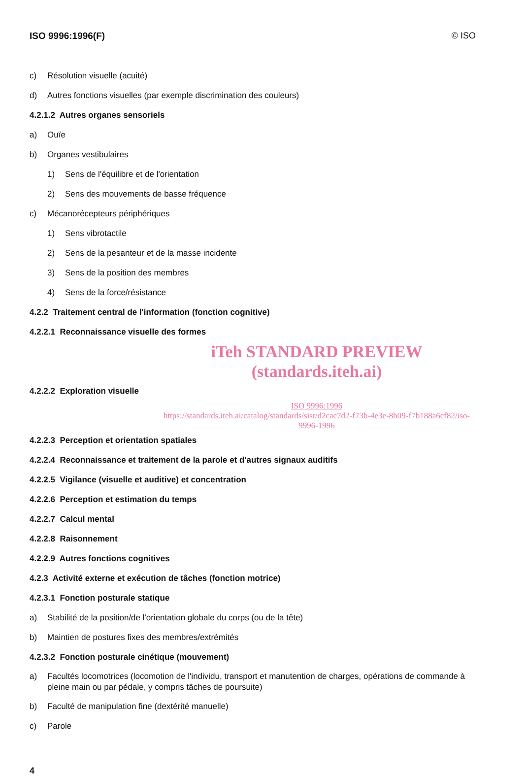ISO 9996:1996(F) © ISO
c) Résolution visuelle (acuité)
d) Autres fonctions visuelles (par exemple discrimination des couleurs)
4.2.1.2 Autres organes sensoriels
a) Ouïe
b) Organes vestibulaires
1) Sens de l'équilibre et de l'orientation
2) Sens des mouvements de basse fréquence
c) Mécanorécepteurs périphériques
1) Sens vibrotactile
2) Sens de la pesanteur et de la masse incidente
3) Sens de la position des membres
4) Sens de la force/résistance
4.2.2 Traitement central de l'information (fonction cognitive)
4.2.2.1 Reconnaissance visuelle des formes
iTeh STANDARD PREVIEW
(standards.iteh.ai)
4.2.2.2 Exploration visuelle
ISO 9996:1996
https://standards.iteh.ai/catalog/standards/sist/d2cac7d2-f73b-4e3e-8b09-f7b188a6cf82/iso-9996-1996
4.2.2.3 Perception et orientation spatiales
4.2.2.4 Reconnaissance et traitement de la parole et d'autres signaux auditifs
4.2.2.5 Vigilance (visuelle et auditive) et concentration
4.2.2.6 Perception et estimation du temps
4.2.2.7 Calcul mental
4.2.2.8 Raisonnement
4.2.2.9 Autres fonctions cognitives
4.2.3 Activité externe et exécution de tâches (fonction motrice)
4.2.3.1 Fonction posturale statique
a) Stabilité de la position/de l'orientation globale du corps (ou de la tête)
b) Maintien de postures fixes des membres/extrémités
4.2.3.2 Fonction posturale cinétique (mouvement)
a) Facultés locomotrices (locomotion de l'individu, transport et manutention de charges, opérations de commande à pleine main ou par pédale, y compris tâches de poursuite)
b) Faculté de manipulation fine (dextérité manuelle)
c) Parole
4